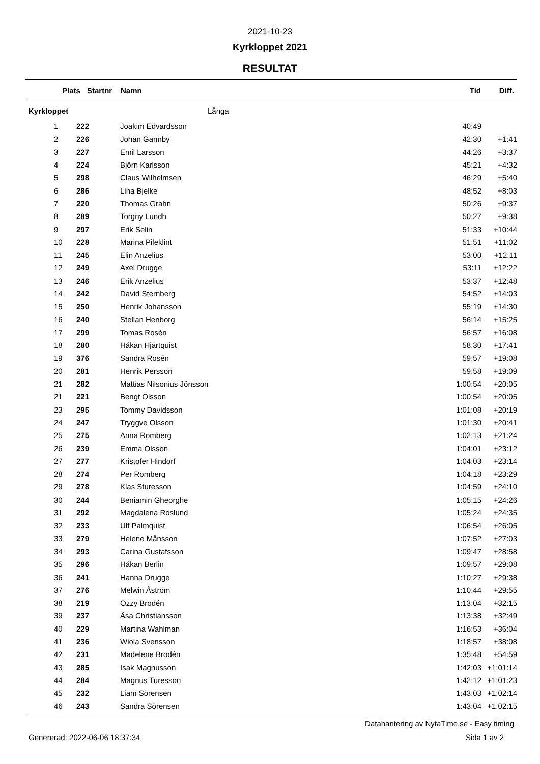2021-10-23
Kyrkloppet 2021
RESULTAT
| | Plats | Startnr | Namn | Tid | Diff. |
| --- | --- | --- | --- | --- | --- |
| Kyrkloppet | | | Långa | | |
| 1 | 222 | | Joakim Edvardsson | 40:49 | |
| 2 | 226 | | Johan Gannby | 42:30 | +1:41 |
| 3 | 227 | | Emil Larsson | 44:26 | +3:37 |
| 4 | 224 | | Björn Karlsson | 45:21 | +4:32 |
| 5 | 298 | | Claus Wilhelmsen | 46:29 | +5:40 |
| 6 | 286 | | Lina Bjelke | 48:52 | +8:03 |
| 7 | 220 | | Thomas Grahn | 50:26 | +9:37 |
| 8 | 289 | | Torgny Lundh | 50:27 | +9:38 |
| 9 | 297 | | Erik Selin | 51:33 | +10:44 |
| 10 | 228 | | Marina Pileklint | 51:51 | +11:02 |
| 11 | 245 | | Elin Anzelius | 53:00 | +12:11 |
| 12 | 249 | | Axel Drugge | 53:11 | +12:22 |
| 13 | 246 | | Erik Anzelius | 53:37 | +12:48 |
| 14 | 242 | | David Sternberg | 54:52 | +14:03 |
| 15 | 250 | | Henrik Johansson | 55:19 | +14:30 |
| 16 | 240 | | Stellan Henborg | 56:14 | +15:25 |
| 17 | 299 | | Tomas Rosén | 56:57 | +16:08 |
| 18 | 280 | | Håkan Hjärtquist | 58:30 | +17:41 |
| 19 | 376 | | Sandra Rosén | 59:57 | +19:08 |
| 20 | 281 | | Henrik Persson | 59:58 | +19:09 |
| 21 | 282 | | Mattias Nilsonius Jönsson | 1:00:54 | +20:05 |
| 21 | 221 | | Bengt Olsson | 1:00:54 | +20:05 |
| 23 | 295 | | Tommy Davidsson | 1:01:08 | +20:19 |
| 24 | 247 | | Tryggve Olsson | 1:01:30 | +20:41 |
| 25 | 275 | | Anna Romberg | 1:02:13 | +21:24 |
| 26 | 239 | | Emma Olsson | 1:04:01 | +23:12 |
| 27 | 277 | | Kristofer Hindorf | 1:04:03 | +23:14 |
| 28 | 274 | | Per Romberg | 1:04:18 | +23:29 |
| 29 | 278 | | Klas Sturesson | 1:04:59 | +24:10 |
| 30 | 244 | | Beniamin Gheorghe | 1:05:15 | +24:26 |
| 31 | 292 | | Magdalena Roslund | 1:05:24 | +24:35 |
| 32 | 233 | | Ulf Palmquist | 1:06:54 | +26:05 |
| 33 | 279 | | Helene Månsson | 1:07:52 | +27:03 |
| 34 | 293 | | Carina Gustafsson | 1:09:47 | +28:58 |
| 35 | 296 | | Håkan Berlin | 1:09:57 | +29:08 |
| 36 | 241 | | Hanna Drugge | 1:10:27 | +29:38 |
| 37 | 276 | | Melwin Åström | 1:10:44 | +29:55 |
| 38 | 219 | | Ozzy Brodén | 1:13:04 | +32:15 |
| 39 | 237 | | Åsa Christiansson | 1:13:38 | +32:49 |
| 40 | 229 | | Martina Wahlman | 1:16:53 | +36:04 |
| 41 | 236 | | Wiola Svensson | 1:18:57 | +38:08 |
| 42 | 231 | | Madelene Brodén | 1:35:48 | +54:59 |
| 43 | 285 | | Isak Magnusson | 1:42:03 | +1:01:14 |
| 44 | 284 | | Magnus Turesson | 1:42:12 | +1:01:23 |
| 45 | 232 | | Liam Sörensen | 1:43:03 | +1:02:14 |
| 46 | 243 | | Sandra Sörensen | 1:43:04 | +1:02:15 |
Datahantering av NytaTime.se - Easy timing
Genererad: 2022-06-06 18:37:34 Sida 1 av 2